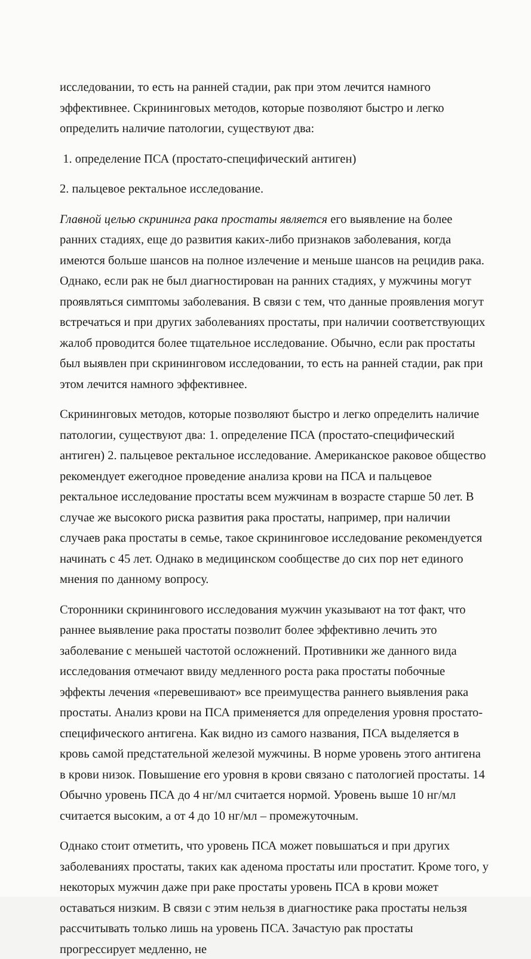исследовании, то есть на ранней стадии, рак при этом лечится намного эффективнее. Скрининговых методов, которые позволяют быстро и легко определить наличие патологии, существуют два:
1. определение ПСА (простато-специфический антиген)
2. пальцевое ректальное исследование.
Главной целью скрининга рака простаты является его выявление на более ранних стадиях, еще до развития каких-либо признаков заболевания, когда имеются больше шансов на полное излечение и меньше шансов на рецидив рака. Однако, если рак не был диагностирован на ранних стадиях, у мужчины могут проявляться симптомы заболевания. В связи с тем, что данные проявления могут встречаться и при других заболеваниях простаты, при наличии соответствующих жалоб проводится более тщательное исследование. Обычно, если рак простаты был выявлен при скрининговом исследовании, то есть на ранней стадии, рак при этом лечится намного эффективнее.
Скрининговых методов, которые позволяют быстро и легко определить наличие патологии, существуют два: 1. определение ПСА (простато-специфический антиген) 2. пальцевое ректальное исследование. Американское раковое общество рекомендует ежегодное проведение анализа крови на ПСА и пальцевое ректальное исследование простаты всем мужчинам в возрасте старше 50 лет. В случае же высокого риска развития рака простаты, например, при наличии случаев рака простаты в семье, такое скрининговое исследование рекомендуется начинать с 45 лет. Однако в медицинском сообществе до сих пор нет единого мнения по данному вопросу.
Сторонники скринингового исследования мужчин указывают на тот факт, что раннее выявление рака простаты позволит более эффективно лечить это заболевание с меньшей частотой осложнений. Противники же данного вида исследования отмечают ввиду медленного роста рака простаты побочные эффекты лечения «перевешивают» все преимущества раннего выявления рака простаты. Анализ крови на ПСА применяется для определения уровня простато-специфического антигена. Как видно из самого названия, ПСА выделяется в кровь самой предстательной железой мужчины. В норме уровень этого антигена в крови низок. Повышение его уровня в крови связано с патологией простаты. 14 Обычно уровень ПСА до 4 нг/мл считается нормой. Уровень выше 10 нг/мл считается высоким, а от 4 до 10 нг/мл – промежуточным.
Однако стоит отметить, что уровень ПСА может повышаться и при других заболеваниях простаты, таких как аденома простаты или простатит. Кроме того, у некоторых мужчин даже при раке простаты уровень ПСА в крови может оставаться низким. В связи с этим нельзя в диагностике рака простаты нельзя рассчитывать только лишь на уровень ПСА. Зачастую рак простаты прогрессирует медленно, не